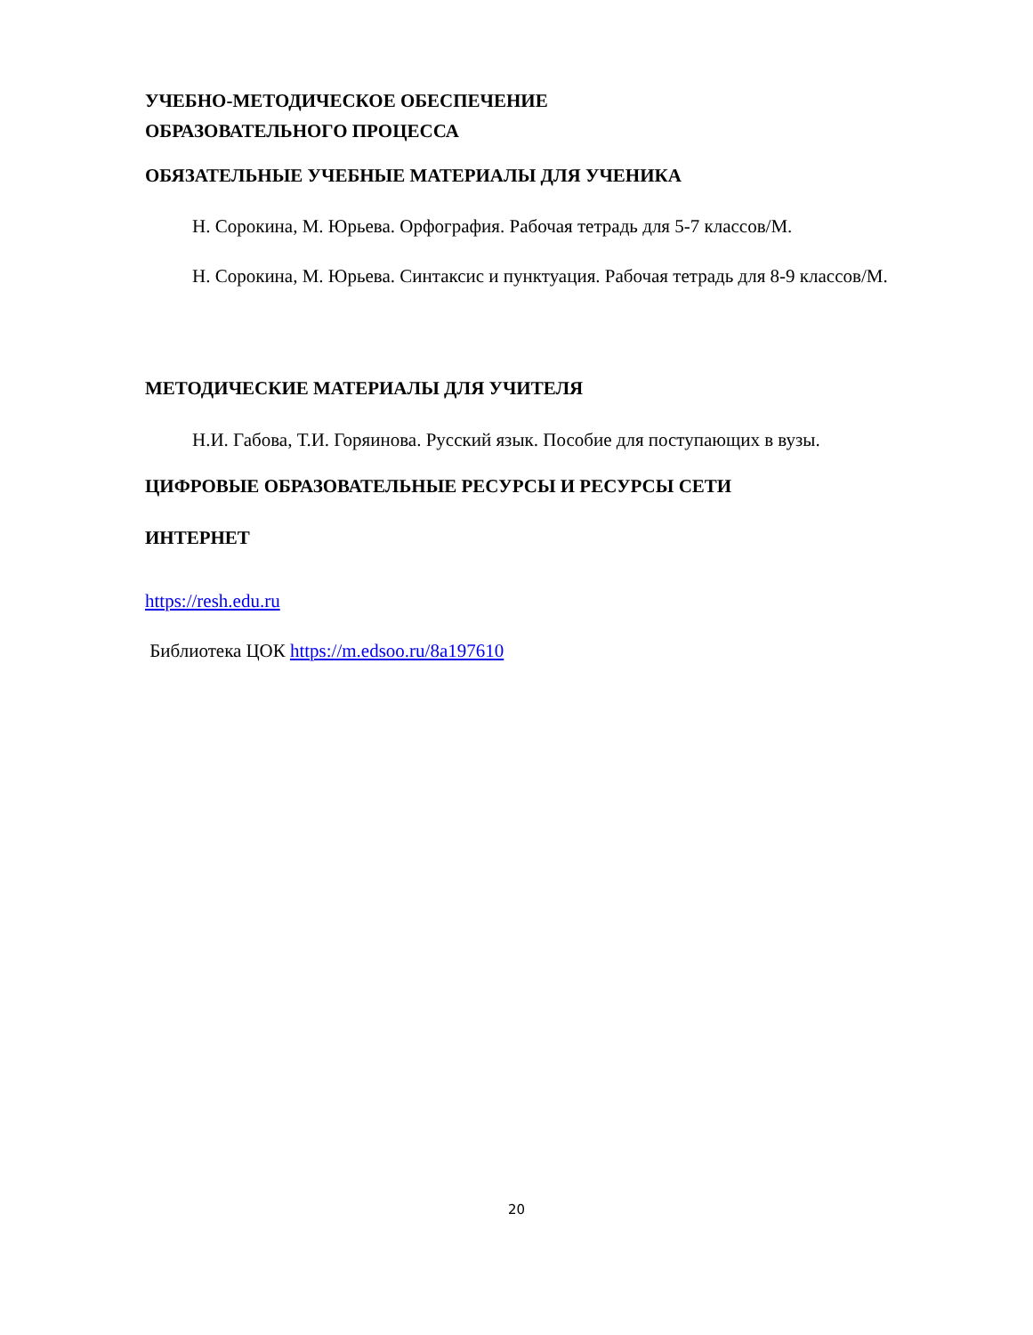УЧЕБНО-МЕТОДИЧЕСКОЕ ОБЕСПЕЧЕНИЕ
ОБРАЗОВАТЕЛЬНОГО ПРОЦЕССА
ОБЯЗАТЕЛЬНЫЕ УЧЕБНЫЕ МАТЕРИАЛЫ ДЛЯ УЧЕНИКА
Н. Сорокина, М. Юрьева. Орфография. Рабочая тетрадь для 5-7 классов/М.
Н. Сорокина, М. Юрьева. Синтаксис и пунктуация. Рабочая тетрадь для 8-9 классов/М.
МЕТОДИЧЕСКИЕ МАТЕРИАЛЫ ДЛЯ УЧИТЕЛЯ
Н.И. Габова, Т.И. Горяинова. Русский язык. Пособие для поступающих в вузы.
ЦИФРОВЫЕ ОБРАЗОВАТЕЛЬНЫЕ РЕСУРСЫ И РЕСУРСЫ СЕТИ
ИНТЕРНЕТ
https://resh.edu.ru
Библиотека ЦОК https://m.edsoo.ru/8a197610
20